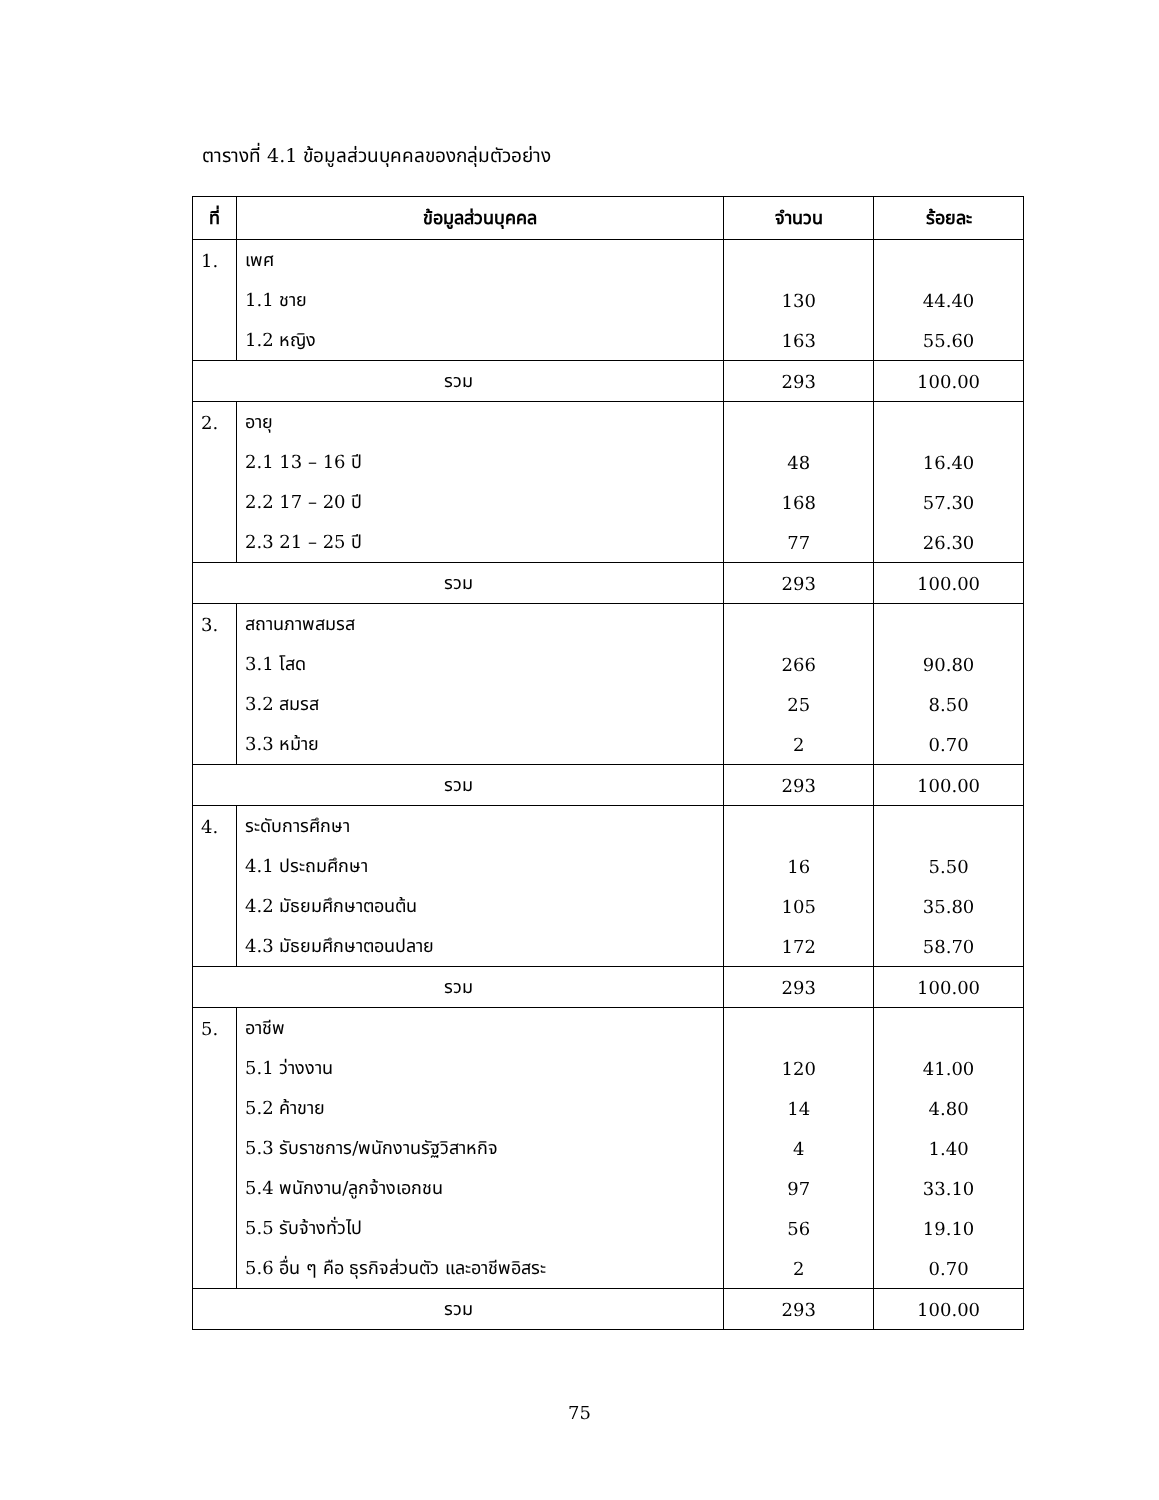ตารางที่ 4.1 ข้อมูลส่วนบุคคลของกลุ่มตัวอย่าง
| ที่ | ข้อมูลส่วนบุคคล | จำนวน | ร้อยละ |
| --- | --- | --- | --- |
| 1. | เพศ | | |
| | 1.1 ชาย | 130 | 44.40 |
| | 1.2 หญิง | 163 | 55.60 |
| รวม | | 293 | 100.00 |
| 2. | อายุ | | |
| | 2.1 13 – 16 ปี | 48 | 16.40 |
| | 2.2 17 – 20 ปี | 168 | 57.30 |
| | 2.3 21 – 25 ปี | 77 | 26.30 |
| รวม | | 293 | 100.00 |
| 3. | สถานภาพสมรส | | |
| | 3.1 โสด | 266 | 90.80 |
| | 3.2 สมรส | 25 | 8.50 |
| | 3.3 หม้าย | 2 | 0.70 |
| รวม | | 293 | 100.00 |
| 4. | ระดับการศึกษา | | |
| | 4.1 ประถมศึกษา | 16 | 5.50 |
| | 4.2 มัธยมศึกษาตอนต้น | 105 | 35.80 |
| | 4.3 มัธยมศึกษาตอนปลาย | 172 | 58.70 |
| รวม | | 293 | 100.00 |
| 5. | อาชีพ | | |
| | 5.1 ว่างงาน | 120 | 41.00 |
| | 5.2 ค้าขาย | 14 | 4.80 |
| | 5.3 รับราชการ/พนักงานรัฐวิสาหกิจ | 4 | 1.40 |
| | 5.4 พนักงาน/ลูกจ้างเอกชน | 97 | 33.10 |
| | 5.5 รับจ้างทั่วไป | 56 | 19.10 |
| | 5.6 อื่น ๆ คือ ธุรกิจส่วนตัว และอาชีพอิสระ | 2 | 0.70 |
| รวม | | 293 | 100.00 |
75